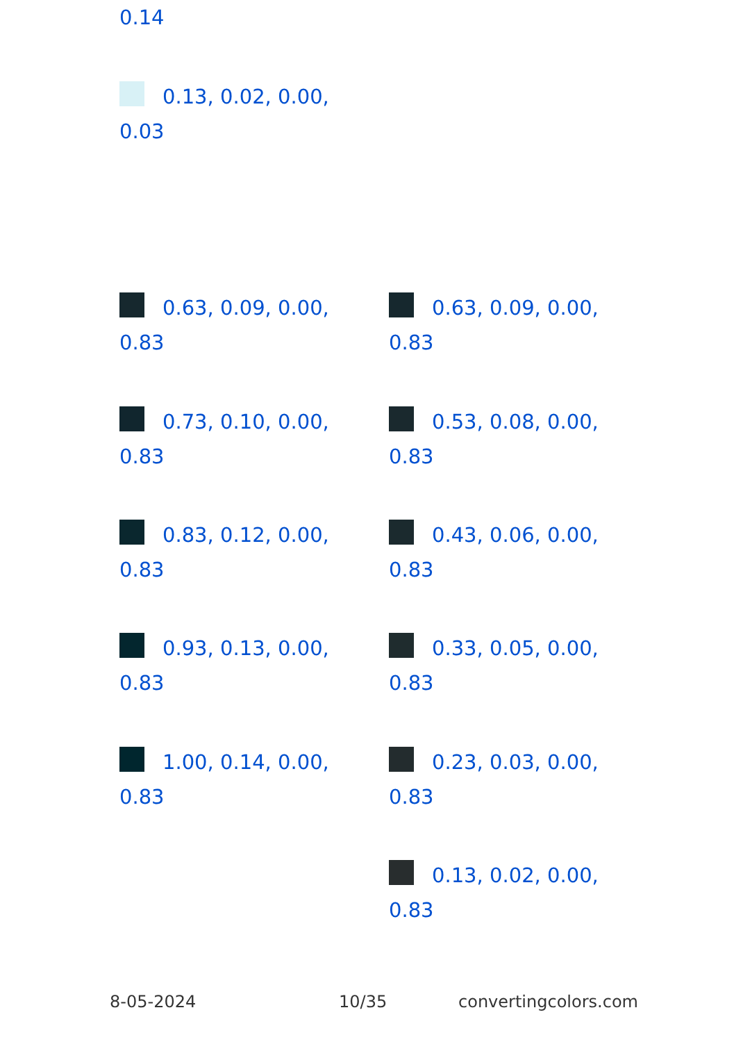0.14
0.13, 0.02, 0.00, 0.03
0.63, 0.09, 0.00, 0.83
0.63, 0.09, 0.00, 0.83
0.73, 0.10, 0.00, 0.83
0.53, 0.08, 0.00, 0.83
0.83, 0.12, 0.00, 0.83
0.43, 0.06, 0.00, 0.83
0.93, 0.13, 0.00, 0.83
0.33, 0.05, 0.00, 0.83
1.00, 0.14, 0.00, 0.83
0.23, 0.03, 0.00, 0.83
0.13, 0.02, 0.00, 0.83
8-05-2024 10/35 convertingcolors.com